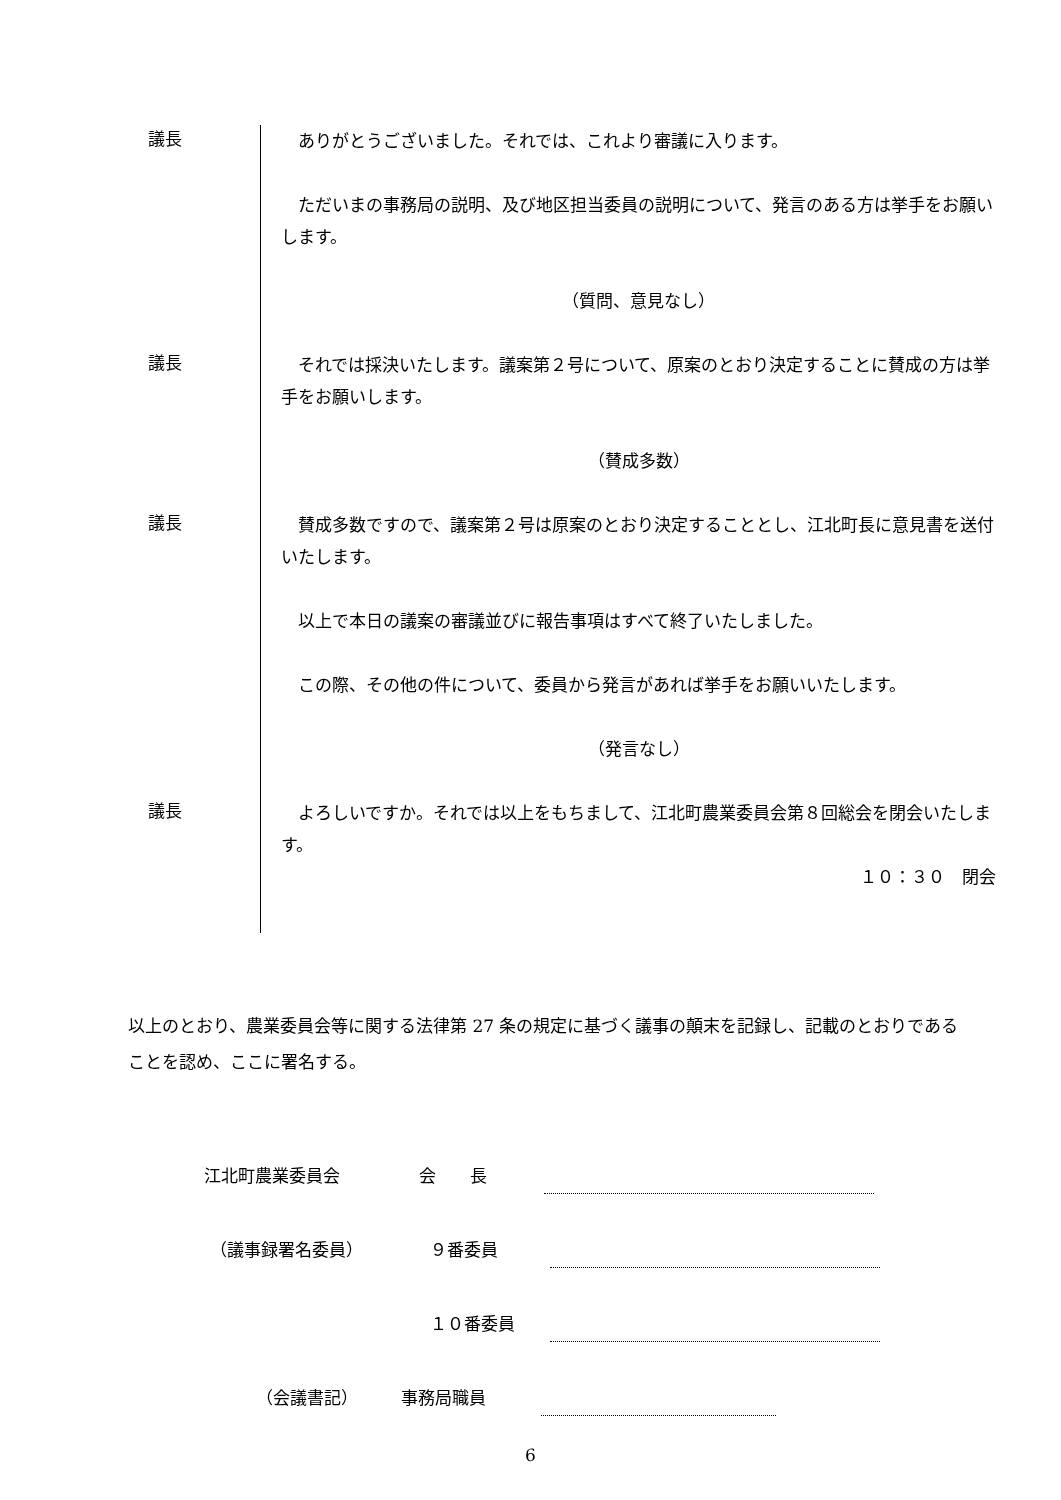議長
ありがとうございました。それでは、これより審議に入ります。
ただいまの事務局の説明、及び地区担当委員の説明について、発言のある方は挙手をお願いします。
（質問、意見なし）
議長
それでは採決いたします。議案第２号について、原案のとおり決定することに賛成の方は挙手をお願いします。
（賛成多数）
議長
賛成多数ですので、議案第２号は原案のとおり決定することとし、江北町長に意見書を送付いたします。
以上で本日の議案の審議並びに報告事項はすべて終了いたしました。
この際、その他の件について、委員から発言があれば挙手をお願いいたします。
（発言なし）
議長
よろしいですか。それでは以上をもちまして、江北町農業委員会第８回総会を閉会いたします。
１０：３０　閉会
以上のとおり、農業委員会等に関する法律第 27 条の規定に基づく議事の顛末を記録し、記載のとおりであることを認め、ここに署名する。
江北町農業委員会 会　　長
（議事録署名委員） ９番委員
１０番委員
（会議書記） 事務局職員
6